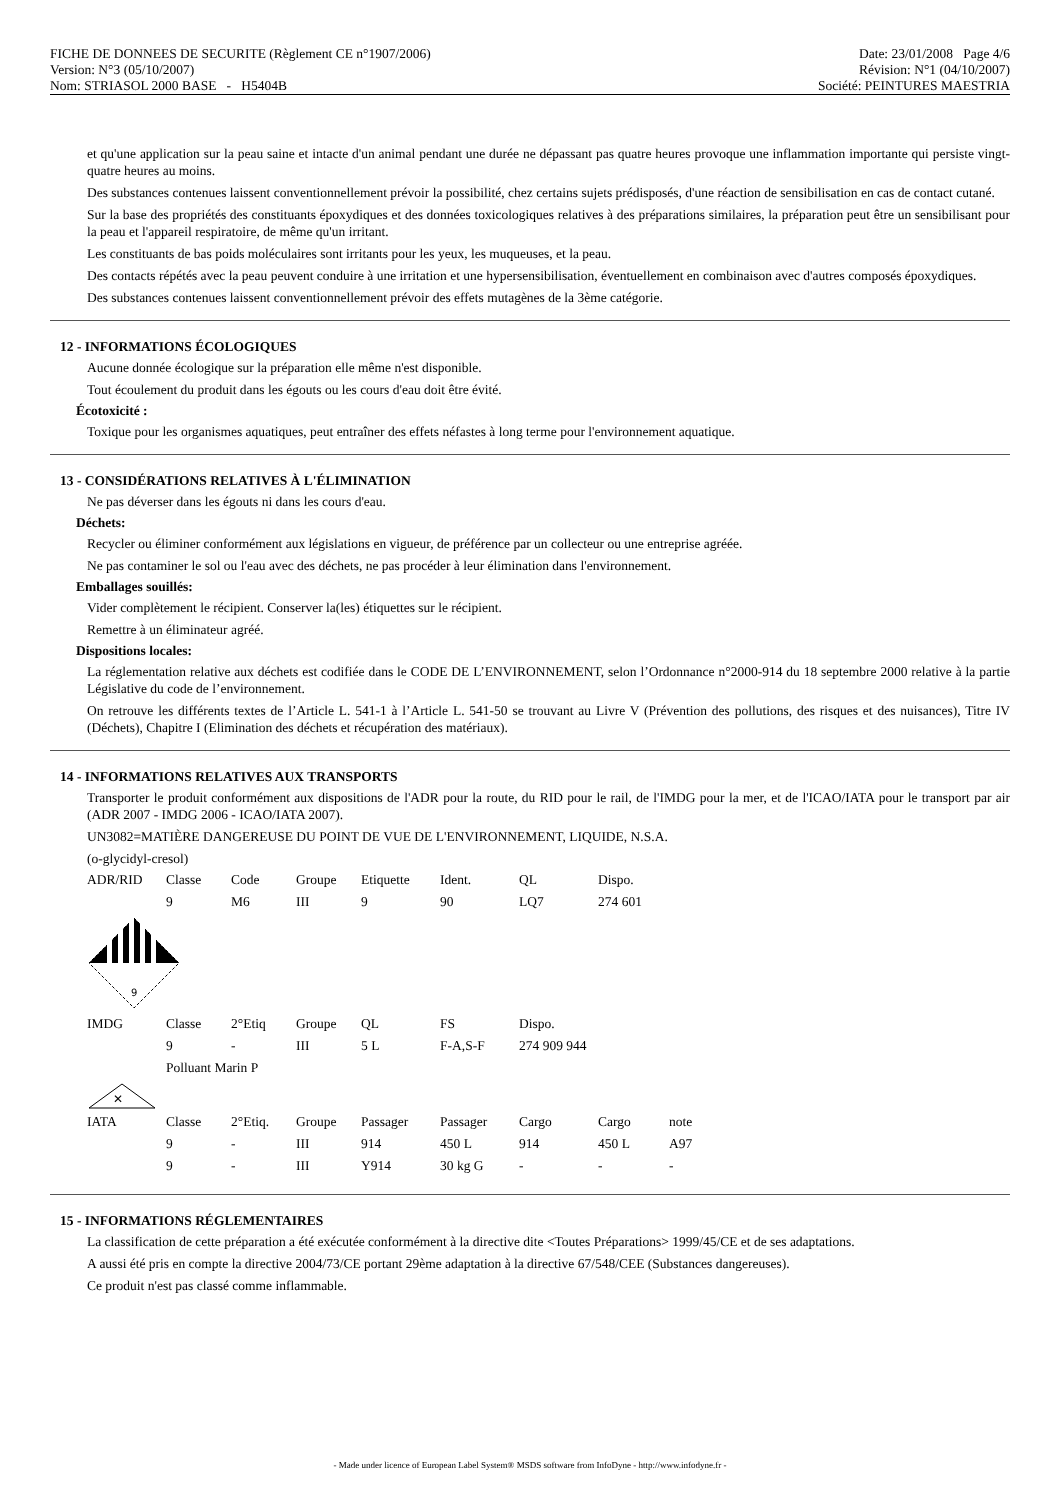FICHE DE DONNEES DE SECURITE (Règlement CE n°1907/2006)
Version: N°3 (05/10/2007)
Date: 23/01/2008 Page 4/6
Révision: N°1 (04/10/2007)
Nom: STRIASOL 2000 BASE - H5404B
Société: PEINTURES MAESTRIA
et qu'une application sur la peau saine et intacte d'un animal pendant une durée ne dépassant pas quatre heures provoque une inflammation importante qui persiste vingt-quatre heures au moins.
Des substances contenues laissent conventionnellement prévoir la possibilité, chez certains sujets prédisposés, d'une réaction de sensibilisation en cas de contact cutané.
Sur la base des propriétés des constituants époxydiques et des données toxicologiques relatives à des préparations similaires, la préparation peut être un sensibilisant pour la peau et l'appareil respiratoire, de même qu'un irritant.
Les constituants de bas poids moléculaires sont irritants pour les yeux, les muqueuses, et la peau.
Des contacts répétés avec la peau peuvent conduire à une irritation et une hypersensibilisation, éventuellement en combinaison avec d'autres composés époxydiques.
Des substances contenues laissent conventionnellement prévoir des effets mutagènes de la 3ème catégorie.
12 - INFORMATIONS ÉCOLOGIQUES
Aucune donnée écologique sur la préparation elle même n'est disponible.
Tout écoulement du produit dans les égouts ou les cours d'eau doit être évité.
Écotoxicité :
Toxique pour les organismes aquatiques, peut entraîner des effets néfastes à long terme pour l'environnement aquatique.
13 - CONSIDÉRATIONS RELATIVES À L'ÉLIMINATION
Ne pas déverser dans les égouts ni dans les cours d'eau.
Déchets:
Recycler ou éliminer conformément aux législations en vigueur, de préférence par un collecteur ou une entreprise agréée.
Ne pas contaminer le sol ou l'eau avec des déchets, ne pas procéder à leur élimination dans l'environnement.
Emballages souillés:
Vider complètement le récipient. Conserver la(les) étiquettes sur le récipient.
Remettre à un éliminateur agréé.
Dispositions locales:
La réglementation relative aux déchets est codifiée dans le CODE DE L’ENVIRONNEMENT, selon l’Ordonnance n°2000-914 du 18 septembre 2000 relative à la partie Législative du code de l’environnement.
On retrouve les différents textes de l’Article L. 541-1 à l’Article L. 541-50 se trouvant au Livre V (Prévention des pollutions, des risques et des nuisances), Titre IV (Déchets), Chapitre I (Elimination des déchets et récupération des matériaux).
14 - INFORMATIONS RELATIVES AUX TRANSPORTS
Transporter le produit conformément aux dispositions de l'ADR pour la route, du RID pour le rail, de l'IMDG pour la mer, et de l'ICAO/IATA pour le transport par air (ADR 2007 - IMDG 2006 - ICAO/IATA 2007).
UN3082=MATIÈRE DANGEREUSE DU POINT DE VUE DE L'ENVIRONNEMENT, LIQUIDE, N.S.A.
(o-glycidyl-cresol)
| ADR/RID | Classe | Code | Groupe | Etiquette | Ident. | QL | Dispo. | |
| | 9 | M6 | III | 9 | 90 | LQ7 | 274 601 | |
| 9 | | | | | | | | |
| IMDG | Classe | 2°Etiq | Groupe | QL | FS | Dispo. | | |
| | 9 | - | III | 5 L | F-A,S-F | 274 909 944 | | |
| | Polluant Marin P | | | | | | | |
| ✕ | | | | | | | | |
| IATA | Classe | 2°Etiq. | Groupe | Passager | Passager | Cargo | Cargo | note |
| | 9 | - | III | 914 | 450 L | 914 | 450 L | A97 |
| | 9 | - | III | Y914 | 30 kg G | - | - | - |
15 - INFORMATIONS RÉGLEMENTAIRES
La classification de cette préparation a été exécutée conformément à la directive dite <Toutes Préparations> 1999/45/CE et de ses adaptations.
A aussi été pris en compte la directive 2004/73/CE portant 29ème adaptation à la directive 67/548/CEE (Substances dangereuses).
Ce produit n'est pas classé comme inflammable.
- Made under licence of European Label System® MSDS software from InfoDyne - http://www.infodyne.fr -